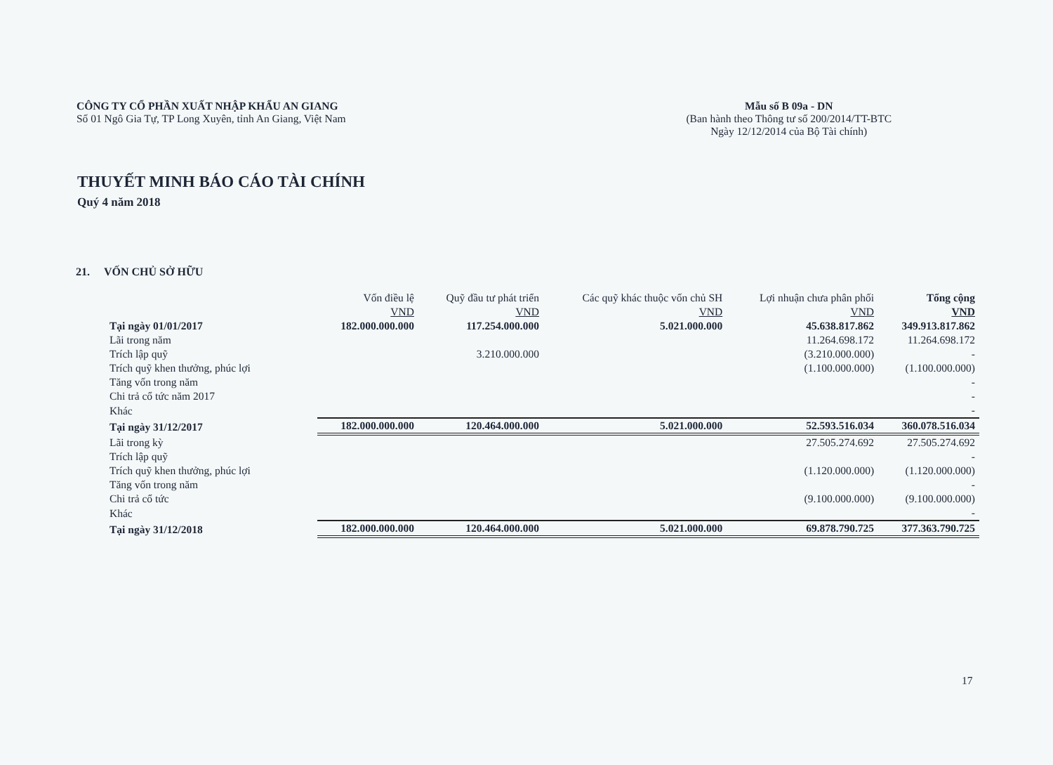CÔNG TY CỔ PHẦN XUẤT NHẬP KHẨU AN GIANG
Số 01 Ngô Gia Tự, TP Long Xuyên, tỉnh An Giang, Việt Nam
Mẫu số B 09a - DN
(Ban hành theo Thông tư số 200/2014/TT-BTC
Ngày 12/12/2014 của Bộ Tài chính)
THUYẾT MINH BÁO CÁO TÀI CHÍNH
Quý 4 năm 2018
21. VỐN CHỦ SỞ HỮU
| | Vốn điều lệ | Quỹ đầu tư phát triển | Các quỹ khác thuộc vốn chủ SH | Lợi nhuận chưa phân phối | Tổng cộng |
| --- | --- | --- | --- | --- | --- |
| | VND | VND | VND | VND | VND |
| Tại ngày 01/01/2017 | 182.000.000.000 | 117.254.000.000 | 5.021.000.000 | 45.638.817.862 | 349.913.817.862 |
| Lãi trong năm | | | | 11.264.698.172 | 11.264.698.172 |
| Trích lập quỹ | | 3.210.000.000 | | (3.210.000.000) | - |
| Trích quỹ khen thưởng, phúc lợi | | | | (1.100.000.000) | (1.100.000.000) |
| Tăng vốn trong năm | | | | | - |
| Chi trả cổ tức năm 2017 | | | | | - |
| Khác | | | | | - |
| Tại ngày 31/12/2017 | 182.000.000.000 | 120.464.000.000 | 5.021.000.000 | 52.593.516.034 | 360.078.516.034 |
| Lãi trong kỳ | | | | 27.505.274.692 | 27.505.274.692 |
| Trích lập quỹ | | | | | - |
| Trích quỹ khen thưởng, phúc lợi | | | | (1.120.000.000) | (1.120.000.000) |
| Tăng vốn trong năm | | | | | - |
| Chi trả cổ tức | | | | (9.100.000.000) | (9.100.000.000) |
| Khác | | | | | - |
| Tại ngày 31/12/2018 | 182.000.000.000 | 120.464.000.000 | 5.021.000.000 | 69.878.790.725 | 377.363.790.725 |
17